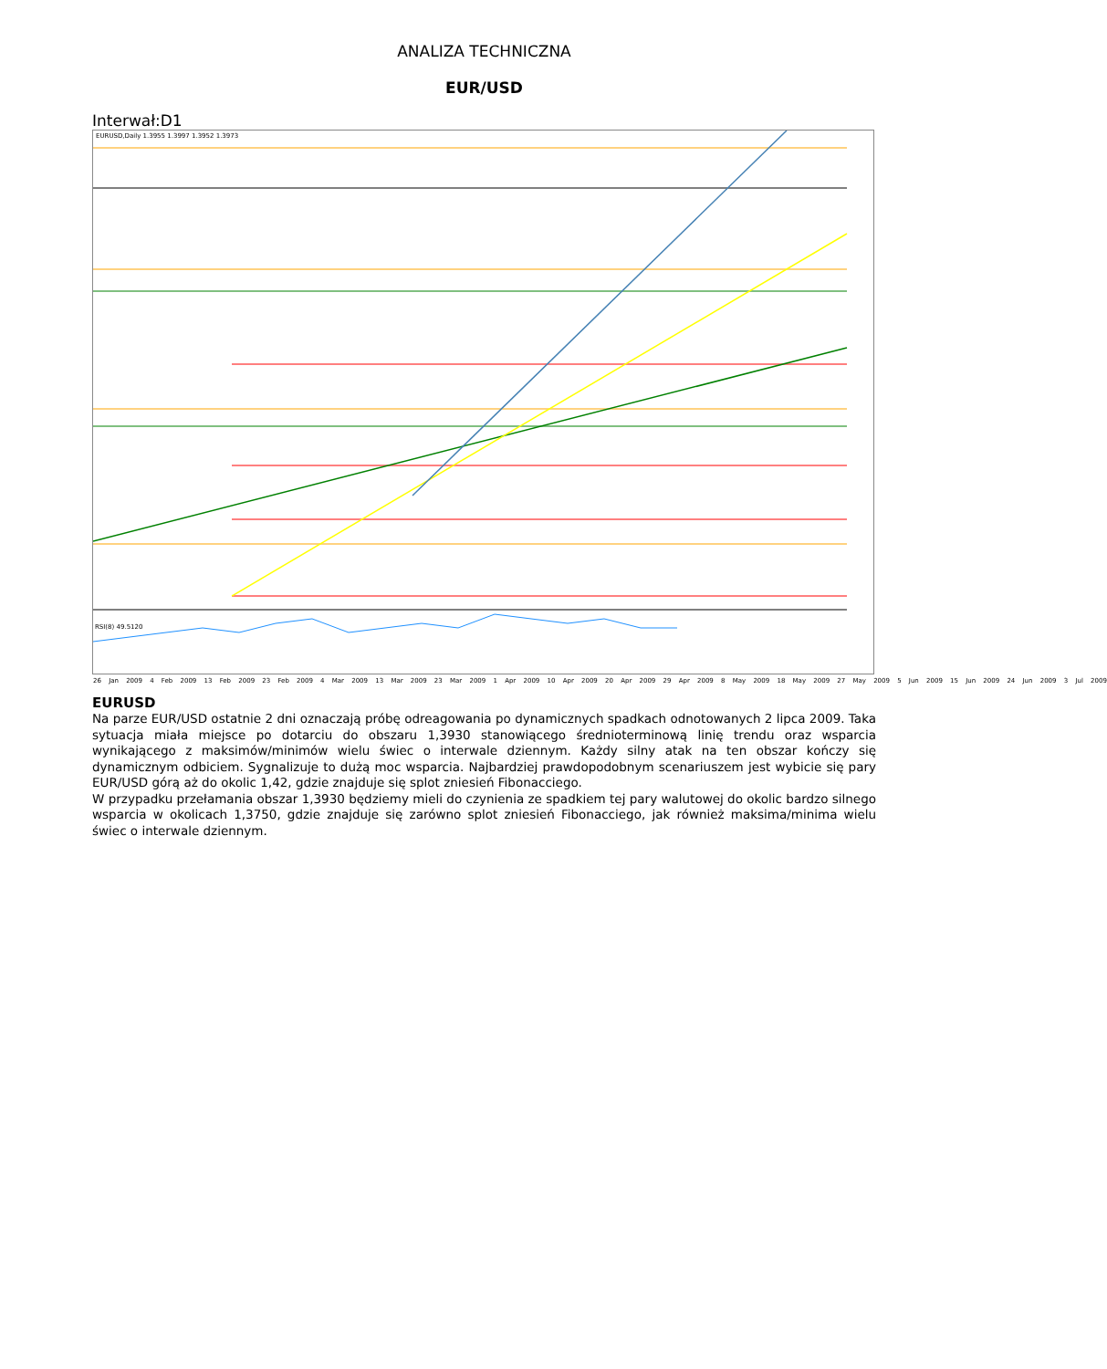ANALIZA TECHNICZNA
EUR/USD
Interwał:D1
EURUSD,Daily 1.3955 1.3997 1.3952 1.3973
RSI(8) 49.5120
26 Jan 2009 4 Feb 2009 13 Feb 2009 23 Feb 2009 4 Mar 2009 13 Mar 2009 23 Mar 2009 1 Apr 2009 10 Apr 2009 20 Apr 2009 29 Apr 2009 8 May 2009 18 May 2009 27 May 2009 5 Jun 2009 15 Jun 2009 24 Jun 2009 3 Jul 2009
EURUSD
Na parze EUR/USD ostatnie 2 dni oznaczają próbę odreagowania po dynamicznych spadkach odnotowanych 2 lipca 2009. Taka sytuacja miała miejsce po dotarciu do obszaru 1,3930 stanowiącego średnioterminową linię trendu oraz wsparcia wynikającego z maksimów/minimów wielu świec o interwale dziennym. Każdy silny atak na ten obszar kończy się dynamicznym odbiciem. Sygnalizuje to dużą moc wsparcia. Najbardziej prawdopodobnym scenariuszem jest wybicie się pary EUR/USD górą aż do okolic 1,42, gdzie znajduje się splot zniesień Fibonacciego.
W przypadku przełamania obszar 1,3930 będziemy mieli do czynienia ze spadkiem tej pary walutowej do okolic bardzo silnego wsparcia w okolicach 1,3750, gdzie znajduje się zarówno splot zniesień Fibonacciego, jak również maksima/minima wielu świec o interwale dziennym.